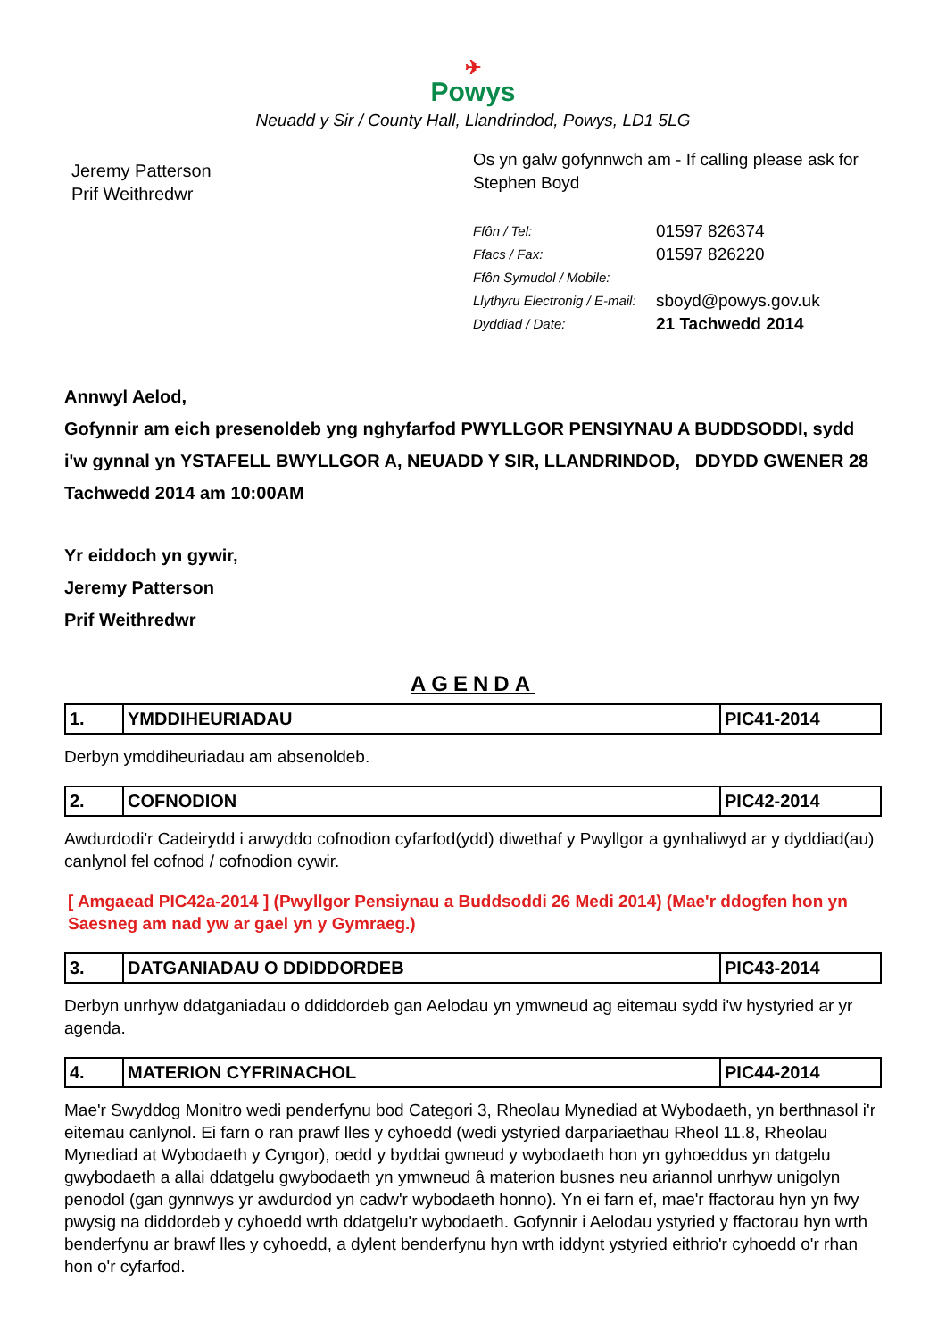✈
Powys
Neuadd y Sir / County Hall, Llandrindod, Powys, LD1 5LG
Jeremy Patterson
Prif Weithredwr
Os yn galw gofynnwch am - If calling please ask for
Stephen Boyd
| Ffôn / Tel: | 01597 826374 |
| Ffacs / Fax: | 01597 826220 |
| Ffôn Symudol / Mobile: | |
| Llythyru Electronig / E-mail: | sboyd@powys.gov.uk |
| Dyddiad / Date: | 21 Tachwedd 2014 |
Annwyl Aelod,
Gofynnir am eich presenoldeb yng nghyfarfod PWYLLGOR PENSIYNAU A BUDDSODDI, sydd i'w gynnal yn YSTAFELL BWYLLGOR A, NEUADD Y SIR, LLANDRINDOD, DDYDD GWENER 28 Tachwedd 2014 am 10:00AM
Yr eiddoch yn gywir,
Jeremy Patterson
Prif Weithredwr
AGENDA
| 1. | YMDDIHEURIADAU | PIC41-2014 |
Derbyn ymddiheuriadau am absenoldeb.
| 2. | COFNODION | PIC42-2014 |
Awdurdodi'r Cadeirydd i arwyddo cofnodion cyfarfod(ydd) diwethaf y Pwyllgor a gynhaliwyd ar y dyddiad(au) canlynol fel cofnod / cofnodion cywir.
[ Amgaead PIC42a-2014 ] (Pwyllgor Pensiynau a Buddsoddi 26 Medi 2014) (Mae'r ddogfen hon yn Saesneg am nad yw ar gael yn y Gymraeg.)
| 3. | DATGANIADAU O DDIDDORDEB | PIC43-2014 |
Derbyn unrhyw ddatganiadau o ddiddordeb gan Aelodau yn ymwneud ag eitemau sydd i'w hystyried ar yr agenda.
| 4. | MATERION CYFRINACHOL | PIC44-2014 |
Mae'r Swyddog Monitro wedi penderfynu bod Categori 3, Rheolau Mynediad at Wybodaeth, yn berthnasol i'r eitemau canlynol. Ei farn o ran prawf lles y cyhoedd (wedi ystyried darpariaethau Rheol 11.8, Rheolau Mynediad at Wybodaeth y Cyngor), oedd y byddai gwneud y wybodaeth hon yn gyhoeddus yn datgelu gwybodaeth a allai ddatgelu gwybodaeth yn ymwneud â materion busnes neu ariannol unrhyw unigolyn penodol (gan gynnwys yr awdurdod yn cadw'r wybodaeth honno). Yn ei farn ef, mae'r ffactorau hyn yn fwy pwysig na diddordeb y cyhoedd wrth ddatgelu'r wybodaeth. Gofynnir i Aelodau ystyried y ffactorau hyn wrth benderfynu ar brawf lles y cyhoedd, a dylent benderfynu hyn wrth iddynt ystyried eithrio'r cyhoedd o'r rhan hon o'r cyfarfod.